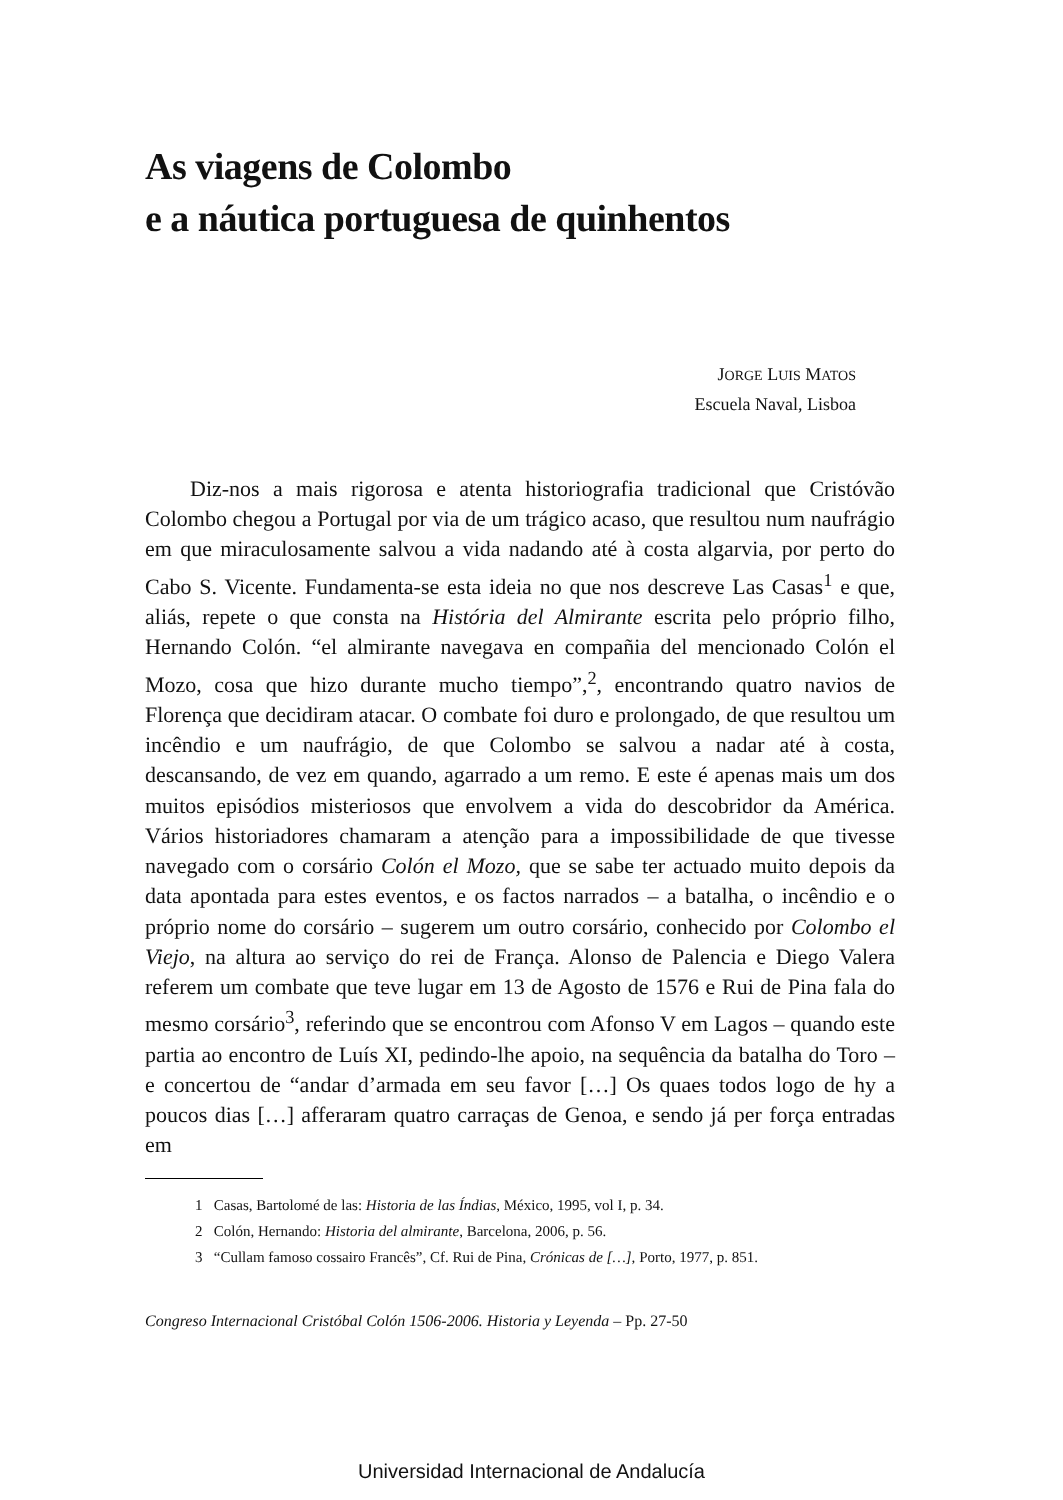As viagens de Colombo
e a náutica portuguesa de quinhentos
JORGE LUIS MATOS
Escuela Naval, Lisboa
Diz-nos a mais rigorosa e atenta historiografia tradicional que Cristóvão Colombo chegou a Portugal por via de um trágico acaso, que resultou num naufrágio em que miraculosamente salvou a vida nadando até à costa algarvia, por perto do Cabo S. Vicente. Fundamenta-se esta ideia no que nos descreve Las Casas<sup>1</sup> e que, aliás, repete o que consta na História del Almirante escrita pelo próprio filho, Hernando Colón. “el almirante navegava en compañia del mencionado Colón el Mozo, cosa que hizo durante mucho tiempo”,<sup>2</sup>, encontrando quatro navios de Florença que decidiram atacar. O combate foi duro e prolongado, de que resultou um incêndio e um naufrágio, de que Colombo se salvou a nadar até à costa, descansando, de vez em quando, agarrado a um remo. E este é apenas mais um dos muitos episódios misteriosos que envolvem a vida do descobridor da América. Vários historiadores chamaram a atenção para a impossibilidade de que tivesse navegado com o corsário Colón el Mozo, que se sabe ter actuado muito depois da data apontada para estes eventos, e os factos narrados – a batalha, o incêndio e o próprio nome do corsário – sugerem um outro corsário, conhecido por Colombo el Viejo, na altura ao serviço do rei de França. Alonso de Palencia e Diego Valera referem um combate que teve lugar em 13 de Agosto de 1576 e Rui de Pina fala do mesmo corsário<sup>3</sup>, referindo que se encontrou com Afonso V em Lagos – quando este partia ao encontro de Luís XI, pedindo-lhe apoio, na sequência da batalha do Toro – e concertou de “andar d’armada em seu favor […] Os quaes todos logo de hy a poucos dias […] afferaram quatro carraças de Genoa, e sendo já per força entradas em
1 Casas, Bartolomé de las: Historia de las Índias, México, 1995, vol I, p. 34.
2 Colón, Hernando: Historia del almirante, Barcelona, 2006, p. 56.
3 “Cullam famoso cossairo Francês”, Cf. Rui de Pina, Crónicas de […], Porto, 1977, p. 851.
Congreso Internacional Cristóbal Colón 1506-2006. Historia y Leyenda – Pp. 27-50
Universidad Internacional de Andalucía